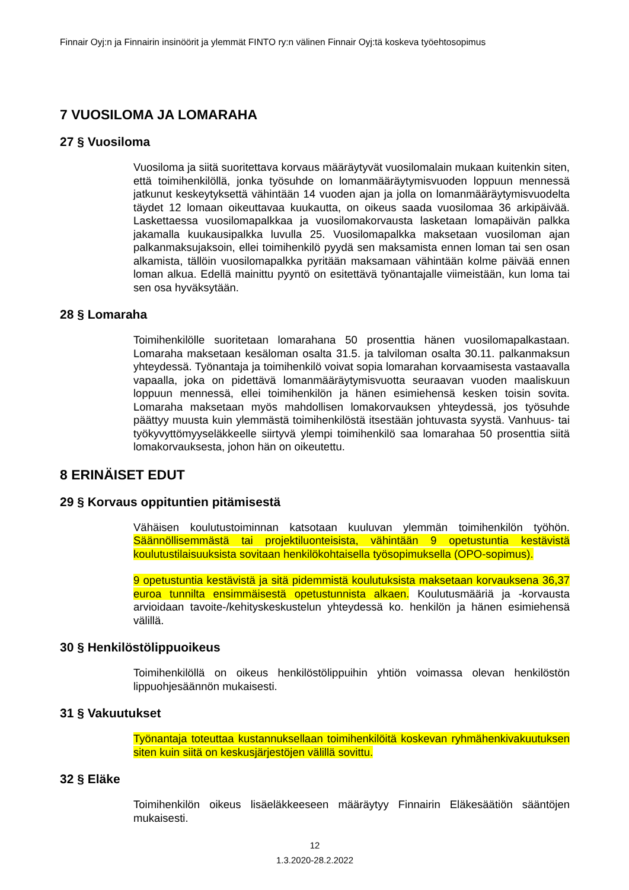Finnair Oyj:n ja Finnairin insinöörit ja ylemmät FINTO ry:n välinen Finnair Oyj:tä koskeva työehtosopimus
7 VUOSILOMA JA LOMARAHA
27 § Vuosiloma
Vuosiloma ja siitä suoritettava korvaus määräytyvät vuosilomalain mukaan kuitenkin siten, että toimihenkilöllä, jonka työsuhde on lomanmääräytymisvuoden loppuun mennessä jatkunut keskeytyksettä vähintään 14 vuoden ajan ja jolla on lomanmääräytymisvuodelta täydet 12 lomaan oikeuttavaa kuukautta, on oikeus saada vuosilomaa 36 arkipäivää. Laskettaessa vuosilomapalkkaa ja vuosilomakorvausta lasketaan lomapäivän palkka jakamalla kuukausipalkka luvulla 25. Vuosilomapalkka maksetaan vuosiloman ajan palkanmaksujaksoin, ellei toimihenkilö pyydä sen maksamista ennen loman tai sen osan alkamista, tällöin vuosilomapalkka pyritään maksamaan vähintään kolme päivää ennen loman alkua. Edellä mainittu pyyntö on esitettävä työnantajalle viimeistään, kun loma tai sen osa hyväksytään.
28 § Lomaraha
Toimihenkilölle suoritetaan lomarahana 50 prosenttia hänen vuosilomapalkastaan. Lomaraha maksetaan kesäloman osalta 31.5. ja talviloman osalta 30.11. palkanmaksun yhteydessä. Työnantaja ja toimihenkilö voivat sopia lomarahan korvaamisesta vastaavalla vapaalla, joka on pidettävä lomanmääräytymisvuotta seuraavan vuoden maaliskuun loppuun mennessä, ellei toimihenkilön ja hänen esimiehensä kesken toisin sovita. Lomaraha maksetaan myös mahdollisen lomakorvauksen yhteydessä, jos työsuhde päättyy muusta kuin ylemmästä toimihenkilöstä itsestään johtuvasta syystä. Vanhuus- tai työkyvyttömyyseläkkeelle siirtyvä ylempi toimihenkilö saa lomarahaa 50 prosenttia siitä lomakorvauksesta, johon hän on oikeutettu.
8 ERINÄISET EDUT
29 § Korvaus oppituntien pitämisestä
Vähäisen koulutustoiminnan katsotaan kuuluvan ylemmän toimihenkilön työhön. Säännöllisemmästä tai projektiluonteisista, vähintään 9 opetustuntia kestävistä koulutustilaisuuksista sovitaan henkilökohtaisella työsopimuksella (OPO-sopimus).
9 opetustuntia kestävistä ja sitä pidemmistä koulutuksista maksetaan korvauksena 36,37 euroa tunnilta ensimmäisestä opetustunnista alkaen. Koulutusmääriä ja -korvausta arvioidaan tavoite-/kehityskeskustelun yhteydessä ko. henkilön ja hänen esimiehensä välillä.
30 § Henkilöstölippuoikeus
Toimihenkilöllä on oikeus henkilöstölippuihin yhtiön voimassa olevan henkilöstön lippuohjesäännön mukaisesti.
31 § Vakuutukset
Työnantaja toteuttaa kustannuksellaan toimihenkilöitä koskevan ryhmähenkivakuutuksen siten kuin siitä on keskusjärjestöjen välillä sovittu.
32 § Eläke
Toimihenkilön oikeus lisäeläkkeeseen määräytyy Finnairin Eläkesäätiön sääntöjen mukaisesti.
12
1.3.2020-28.2.2022